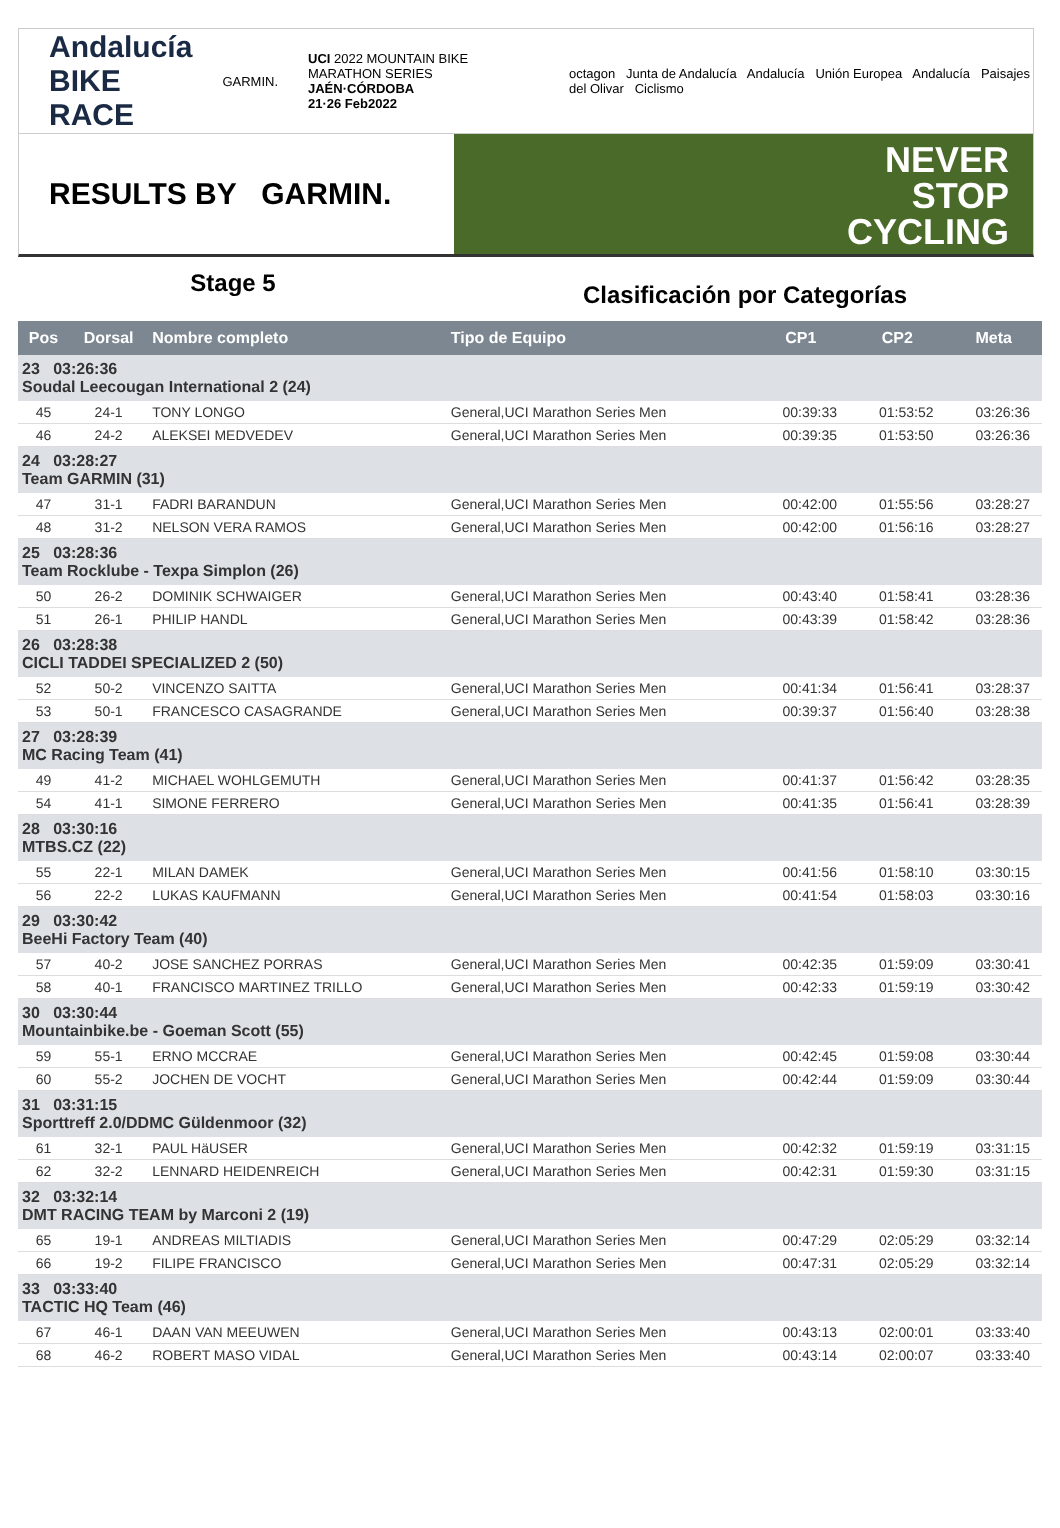Andalucía
BIKE RACE
GARMIN.
UCI 2022 MOUNTAIN BIKE MARATHON SERIES
JAÉN·CÓRDOBA
21·26 Feb2022
octagon Junta de Andalucía Andalucía Unión Europea Andalucía Paisajes del Olivar Ciclismo
RESULTS BY GARMIN.
NEVER
STOP
CYCLING
Stage 5
Clasificación por Categorías
| Pos | Dorsal | Nombre completo | Tipo de Equipo | CP1 | CP2 | Meta |
| --- | --- | --- | --- | --- | --- | --- |
| 23 03:26:36 Soudal Leecougan International 2 (24) | | | | | | |
| 45 | 24-1 | TONY LONGO | General,UCI Marathon Series Men | 00:39:33 | 01:53:52 | 03:26:36 |
| 46 | 24-2 | ALEKSEI MEDVEDEV | General,UCI Marathon Series Men | 00:39:35 | 01:53:50 | 03:26:36 |
| 24 03:28:27 Team GARMIN (31) | | | | | | |
| 47 | 31-1 | FADRI BARANDUN | General,UCI Marathon Series Men | 00:42:00 | 01:55:56 | 03:28:27 |
| 48 | 31-2 | NELSON VERA RAMOS | General,UCI Marathon Series Men | 00:42:00 | 01:56:16 | 03:28:27 |
| 25 03:28:36 Team Rocklube - Texpa Simplon (26) | | | | | | |
| 50 | 26-2 | DOMINIK SCHWAIGER | General,UCI Marathon Series Men | 00:43:40 | 01:58:41 | 03:28:36 |
| 51 | 26-1 | PHILIP HANDL | General,UCI Marathon Series Men | 00:43:39 | 01:58:42 | 03:28:36 |
| 26 03:28:38 CICLI TADDEI SPECIALIZED 2 (50) | | | | | | |
| 52 | 50-2 | VINCENZO SAITTA | General,UCI Marathon Series Men | 00:41:34 | 01:56:41 | 03:28:37 |
| 53 | 50-1 | FRANCESCO CASAGRANDE | General,UCI Marathon Series Men | 00:39:37 | 01:56:40 | 03:28:38 |
| 27 03:28:39 MC Racing Team (41) | | | | | | |
| 49 | 41-2 | MICHAEL WOHLGEMUTH | General,UCI Marathon Series Men | 00:41:37 | 01:56:42 | 03:28:35 |
| 54 | 41-1 | SIMONE FERRERO | General,UCI Marathon Series Men | 00:41:35 | 01:56:41 | 03:28:39 |
| 28 03:30:16 MTBS.CZ (22) | | | | | | |
| 55 | 22-1 | MILAN DAMEK | General,UCI Marathon Series Men | 00:41:56 | 01:58:10 | 03:30:15 |
| 56 | 22-2 | LUKAS KAUFMANN | General,UCI Marathon Series Men | 00:41:54 | 01:58:03 | 03:30:16 |
| 29 03:30:42 BeeHi Factory Team (40) | | | | | | |
| 57 | 40-2 | JOSE SANCHEZ PORRAS | General,UCI Marathon Series Men | 00:42:35 | 01:59:09 | 03:30:41 |
| 58 | 40-1 | FRANCISCO MARTINEZ TRILLO | General,UCI Marathon Series Men | 00:42:33 | 01:59:19 | 03:30:42 |
| 30 03:30:44 Mountainbike.be - Goeman Scott (55) | | | | | | |
| 59 | 55-1 | ERNO MCCRAE | General,UCI Marathon Series Men | 00:42:45 | 01:59:08 | 03:30:44 |
| 60 | 55-2 | JOCHEN DE VOCHT | General,UCI Marathon Series Men | 00:42:44 | 01:59:09 | 03:30:44 |
| 31 03:31:15 Sporttreff 2.0/DDMC Güldenmoor (32) | | | | | | |
| 61 | 32-1 | PAUL HäUSER | General,UCI Marathon Series Men | 00:42:32 | 01:59:19 | 03:31:15 |
| 62 | 32-2 | LENNARD HEIDENREICH | General,UCI Marathon Series Men | 00:42:31 | 01:59:30 | 03:31:15 |
| 32 03:32:14 DMT RACING TEAM by Marconi 2 (19) | | | | | | |
| 65 | 19-1 | ANDREAS MILTIADIS | General,UCI Marathon Series Men | 00:47:29 | 02:05:29 | 03:32:14 |
| 66 | 19-2 | FILIPE FRANCISCO | General,UCI Marathon Series Men | 00:47:31 | 02:05:29 | 03:32:14 |
| 33 03:33:40 TACTIC HQ Team (46) | | | | | | |
| 67 | 46-1 | DAAN VAN MEEUWEN | General,UCI Marathon Series Men | 00:43:13 | 02:00:01 | 03:33:40 |
| 68 | 46-2 | ROBERT MASO VIDAL | General,UCI Marathon Series Men | 00:43:14 | 02:00:07 | 03:33:40 |